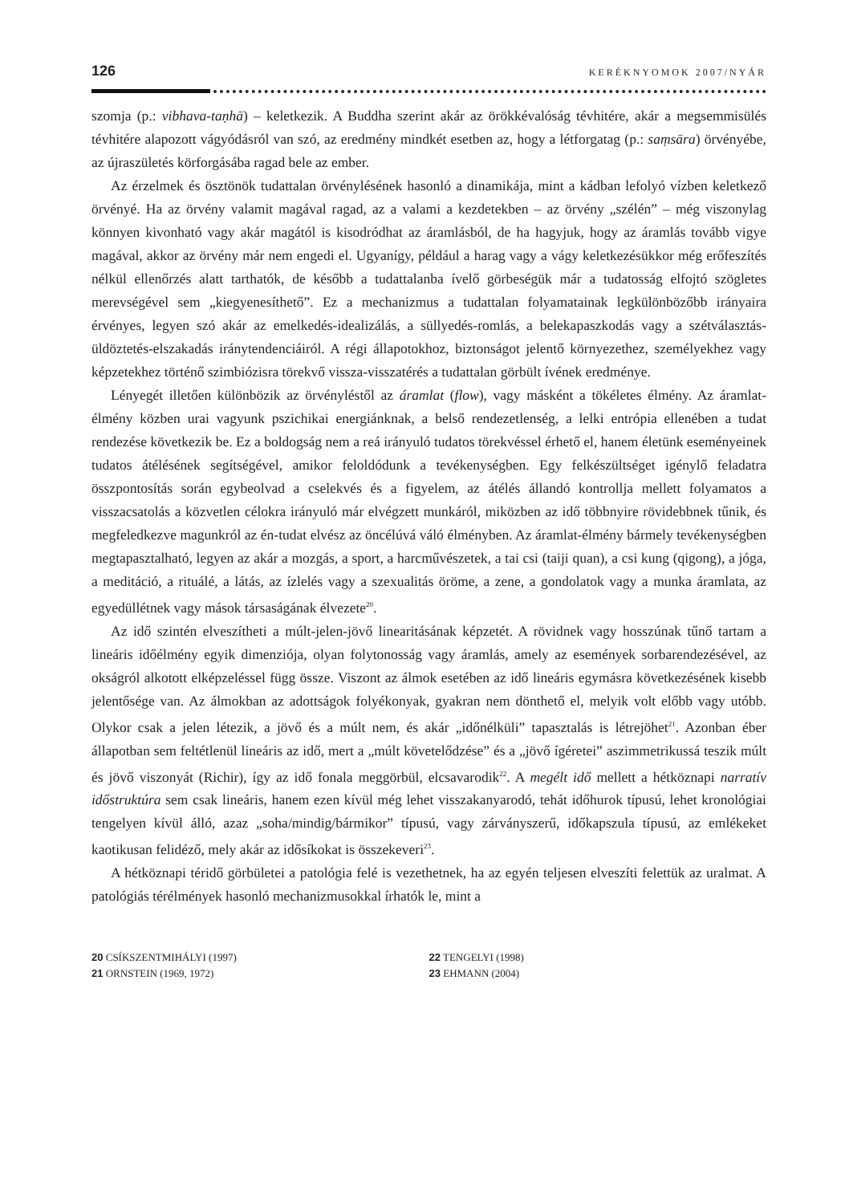126 KERÉKNYOMOK 2007/NYÁR
szomja (p.: vibhava-taṇhā) – keletkezik. A Buddha szerint akár az örökkévalóság tévhitére, akár a megsemmisülés tévhitére alapozott vágyódásról van szó, az eredmény mindkét esetben az, hogy a létforgatag (p.: saṃsāra) örvényébe, az újraszületés körforgásába ragad bele az ember.
Az érzelmek és ösztönök tudattalan örvénylésének hasonló a dinamikája, mint a kádban lefolyó vízben keletkező örvényé. Ha az örvény valamit magával ragad, az a valami a kezdetekben – az örvény „szélén” – még viszonylag könnyen kivonható vagy akár magától is kisodródhat az áramlásból, de ha hagyjuk, hogy az áramlás tovább vigye magával, akkor az örvény már nem engedi el. Ugyanígy, például a harag vagy a vágy keletkezésükkor még erőfeszítés nélkül ellenőrzés alatt tarthatók, de később a tudattalanba ívelő görbeségük már a tudatosság elfojtó szögletes merevségével sem „kiegyenesíthető”. Ez a mechanizmus a tudattalan folyamatainak legkülönbözőbb irányaira érvényes, legyen szó akár az emelkedés-idealizálás, a süllyedés-romlás, a belekapaszkodás vagy a szétválasztás-üldöztetés-elszakadás iránytendenciáiról. A régi állapotokhoz, biztonságot jelentő környezethez, személyekhez vagy képzetekhez történő szimbiózisra törekvő vissza-visszatérés a tudattalan görbült ívének eredménye.
Lényegét illetően különbözik az örvényléstől az áramlat (flow), vagy másként a tökéletes élmény. Az áramlat-élmény közben urai vagyunk pszichikai energiánknak, a belső rendezetlenség, a lelki entrópia ellenében a tudat rendezése következik be. Ez a boldogság nem a reá irányuló tudatos törekvéssel érhető el, hanem életünk eseményeinek tudatos átélésének segítségével, amikor feloldódunk a tevékenységben. Egy felkészültséget igénylő feladatra összpontosítás során egybeolvad a cselekvés és a figyelem, az átélés állandó kontrollja mellett folyamatos a visszacsatolás a közvetlen célokra irányuló már elvégzett munkáról, miközben az idő többnyire rövidebbnek tűnik, és megfeledkezve magunkról az én-tudat elvész az öncélúvá váló élményben. Az áramlat-élmény bármely tevékenységben megtapasztalható, legyen az akár a mozgás, a sport, a harcművészetek, a tai csi (taiji quan), a csi kung (qigong), a jóga, a meditáció, a rituálé, a látás, az ízlelés vagy a szexualitás öröme, a zene, a gondolatok vagy a munka áramlata, az egyedüllétnek vagy mások társaságának élvezete<sup>20</sup>.
Az idő szintén elveszítheti a múlt-jelen-jövő linearitásának képzetét. A rövidnek vagy hosszúnak tűnő tartam a lineáris időélmény egyik dimenziója, olyan folytonosság vagy áramlás, amely az események sorbarendezésével, az okságról alkotott elképzeléssel függ össze. Viszont az álmok esetében az idő lineáris egymásra következésének kisebb jelentősége van. Az álmokban az adottságok folyékonyak, gyakran nem dönthető el, melyik volt előbb vagy utóbb. Olykor csak a jelen létezik, a jövő és a múlt nem, és akár „időnélküli” tapasztalás is létrejöhet<sup>21</sup>. Azonban éber állapotban sem feltétlenül lineáris az idő, mert a „múlt követelődzése” és a „jövő ígéretei” aszimmetrikussá teszik múlt és jövő viszonyát (Richir), így az idő fonala meggörbül, elcsavarodik<sup>22</sup>. A megélt idő mellett a hétköznapi narratív időstruktúra sem csak lineáris, hanem ezen kívül még lehet visszakanyarodó, tehát időhurok típusú, lehet kronológiai tengelyen kívül álló, azaz „soha/mindig/bármikor” típusú, vagy zárványszerű, időkapszula típusú, az emlékeket kaotikusan felidéző, mely akár az idősíkokat is összekeveri<sup>23</sup>.
A hétköznapi téridő görbületei a patológia felé is vezethetnek, ha az egyén teljesen elveszíti felettük az uralmat. A patológiás térélmények hasonló mechanizmusokkal írhatók le, mint a
20 CSÍKSZENTMIHÁLYI (1997)
21 ORNSTEIN (1969, 1972)
22 TENGELYI (1998)
23 EHMANN (2004)